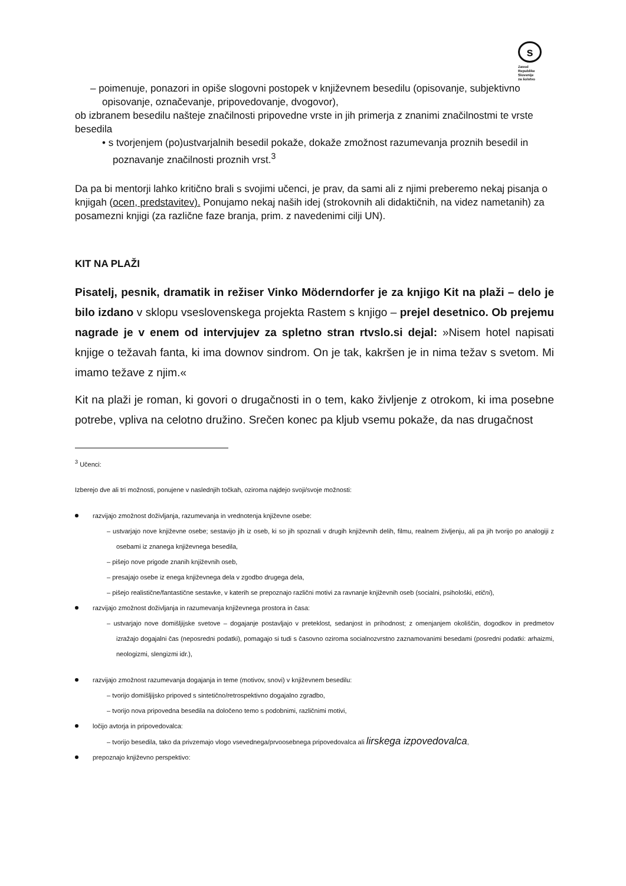s
Zavod
Republike
Slovenije
za šolstvo
– poimenuje, ponazori in opiše slogovni postopek v književnem besedilu (opisovanje, subjektivno opisovanje, označevanje, pripovedovanje, dvogovor),
ob izbranem besedilu našteje značilnosti pripovedne vrste in jih primerja z znanimi značilnostmi te vrste besedila
• s tvorjenjem (po)ustvarjalnih besedil pokaže, dokaže zmožnost razumevanja proznih besedil in poznavanje značilnosti proznih vrst.<sup>3</sup>
Da pa bi mentorji lahko kritično brali s svojimi učenci, je prav, da sami ali z njimi preberemo nekaj pisanja o knjigah (ocen, predstavitev). Ponujamo nekaj naših idej (strokovnih ali didaktičnih, na videz nametanih) za posamezni knjigi (za različne faze branja, prim. z navedenimi cilji UN).
KIT NA PLAŽI
Pisatelj, pesnik, dramatik in režiser Vinko Möderndorfer je za knjigo Kit na plaži – delo je bilo izdano v sklopu vseslovenskega projekta Rastem s knjigo – prejel desetnico. Ob prejemu nagrade je v enem od intervjujev za spletno stran rtvslo.si dejal: »Nisem hotel napisati knjige o težavah fanta, ki ima downov sindrom. On je tak, kakršen je in nima težav s svetom. Mi imamo težave z njim.«
Kit na plaži je roman, ki govori o drugačnosti in o tem, kako življenje z otrokom, ki ima posebne potrebe, vpliva na celotno družino. Srečen konec pa kljub vsemu pokaže, da nas drugačnost
<sup>3</sup> Učenci:
Izberejo dve ali tri možnosti, ponujene v naslednjih točkah, oziroma najdejo svoji/svoje možnosti:
razvijajo zmožnost doživljanja, razumevanja in vrednotenja književne osebe:
– ustvarjajo nove književne osebe; sestavijo jih iz oseb, ki so jih spoznali v drugih književnih delih, filmu, realnem življenju, ali pa jih tvorijo po analogiji z osebami iz znanega književnega besedila,
– pišejo nove prigode znanih književnih oseb,
– presajajo osebe iz enega književnega dela v zgodbo drugega dela,
– pišejo realistične/fantastične sestavke, v katerih se prepoznajo različni motivi za ravnanje književnih oseb (socialni, psihološki, etični),
razvijajo zmožnost doživljanja in razumevanja književnega prostora in časa:
– ustvarjajo nove domišljijske svetove – dogajanje postavljajo v preteklost, sedanjost in prihodnost; z omenjanjem okoliščin, dogodkov in predmetov izražajo dogajalni čas (neposredni podatki), pomagajo si tudi s časovno oziroma socialnozvrstno zaznamovanimi besedami (posredni podatki: arhaizmi, neologizmi, slengizmi idr.),
razvijajo zmožnost razumevanja dogajanja in teme (motivov, snovi) v književnem besedilu:
– tvorijo domišljijsko pripoved s sintetično/retrospektivno dogajalno zgradbo,
– tvorijo nova pripovedna besedila na določeno temo s podobnimi, različnimi motivi,
ločijo avtorja in pripovedovalca:
– tvorijo besedila, tako da privzemajo vlogo vsevednega/prvoosebnega pripovedovalca ali lirskega izpovedovalca,
prepoznajo književno perspektivo: